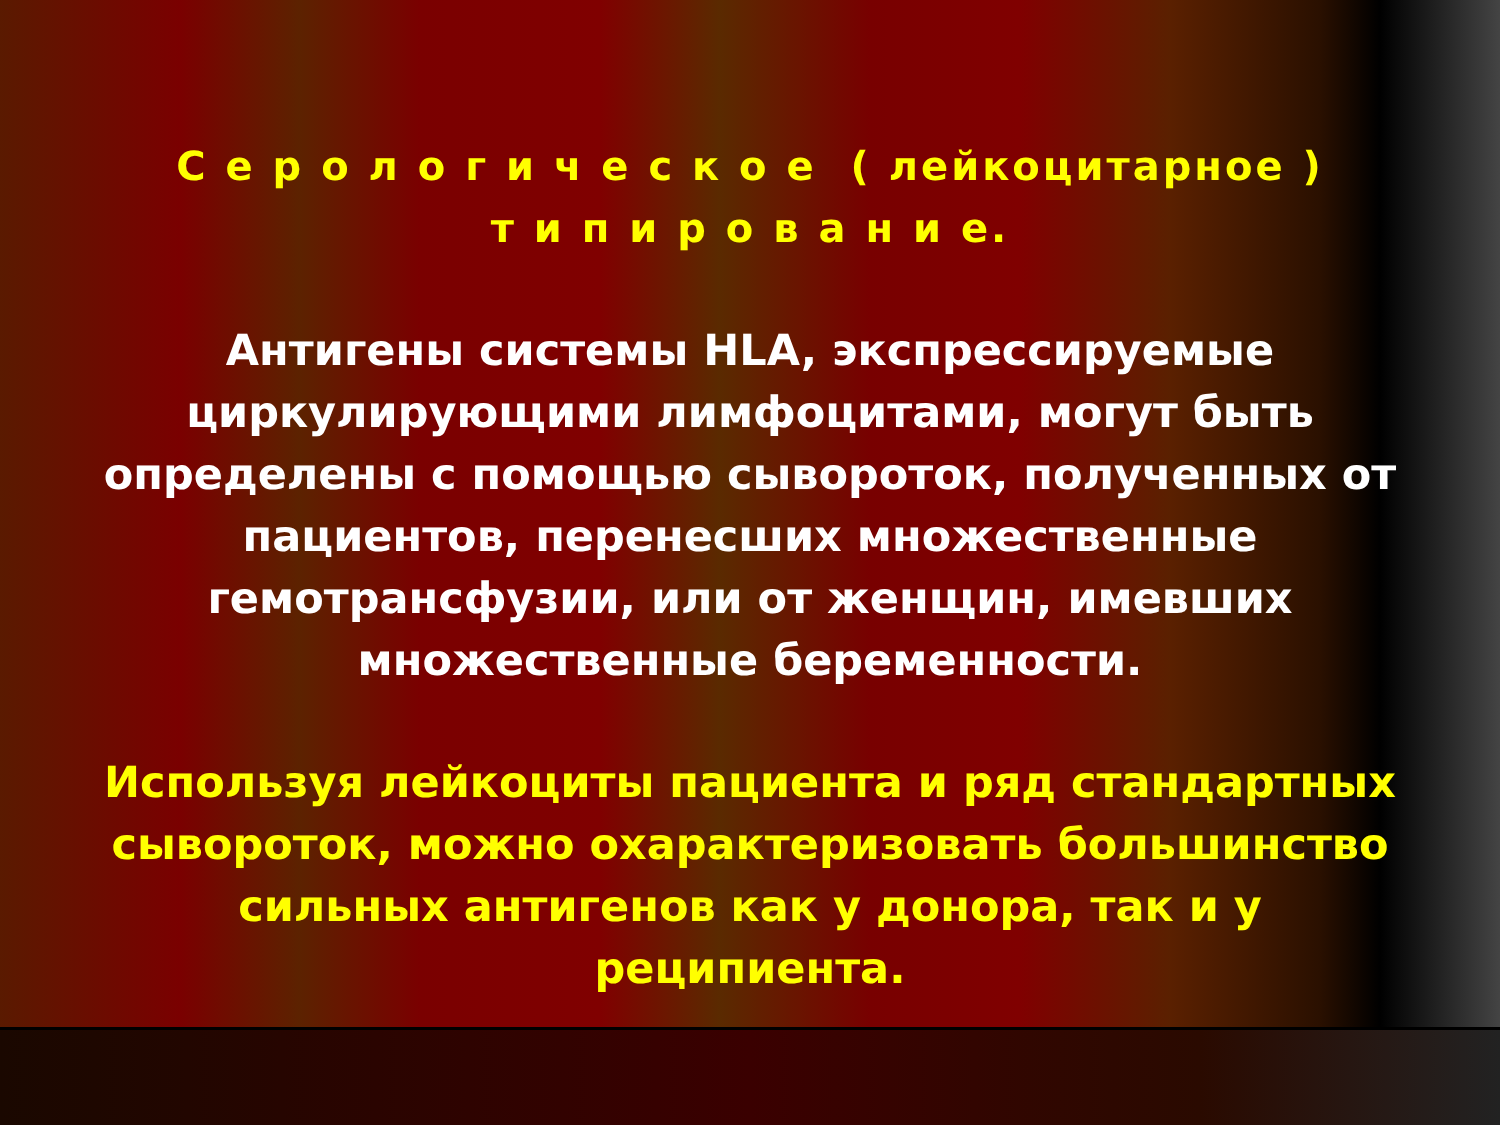С е р о л о г и ч е с к о е ( лейкоцитарное )
т и п и р о в а н и е.
Антигены системы HLA, экспрессируемые циркулирующими лимфоцитами, могут быть определены с помощью сывороток, полученных от пациентов, перенесших множественные гемотрансфузии, или от женщин, имевших множественные беременности.
Используя лейкоциты пациента и ряд стандартных сывороток, можно охарактеризовать большинство сильных антигенов как у донора, так и у реципиента.